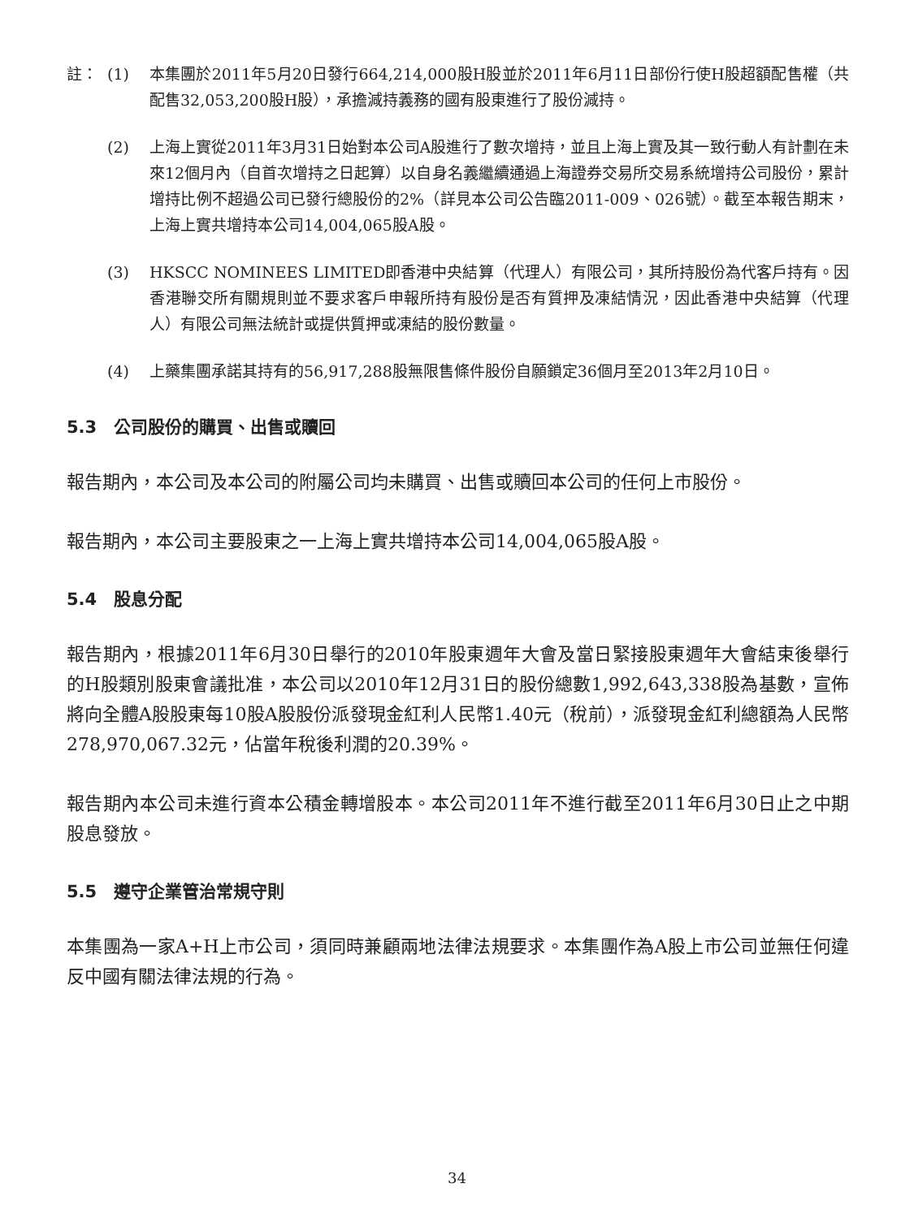註： (1) 本集團於2011年5月20日發行664,214,000股H股並於2011年6月11日部份行使H股超額配售權（共配售32,053,200股H股），承擔減持義務的國有股東進行了股份減持。
(2) 上海上實從2011年3月31日始對本公司A股進行了數次增持，並且上海上實及其一致行動人有計劃在未來12個月內（自首次增持之日起算）以自身名義繼續通過上海證券交易所交易系統增持公司股份，累計增持比例不超過公司已發行總股份的2%（詳見本公司公告臨2011-009、026號）。截至本報告期末，上海上實共增持本公司14,004,065股A股。
(3) HKSCC NOMINEES LIMITED即香港中央結算（代理人）有限公司，其所持股份為代客戶持有。因香港聯交所有關規則並不要求客戶申報所持有股份是否有質押及凍結情況，因此香港中央結算（代理人）有限公司無法統計或提供質押或凍結的股份數量。
(4) 上藥集團承諾其持有的56,917,288股無限售條件股份自願鎖定36個月至2013年2月10日。
5.3　公司股份的購買、出售或贖回
報告期內，本公司及本公司的附屬公司均未購買、出售或贖回本公司的任何上市股份。
報告期內，本公司主要股東之一上海上實共增持本公司14,004,065股A股。
5.4　股息分配
報告期內，根據2011年6月30日舉行的2010年股東週年大會及當日緊接股東週年大會結束後舉行的H股類別股東會議批准，本公司以2010年12月31日的股份總數1,992,643,338股為基數，宣佈將向全體A股股東每10股A股股份派發現金紅利人民幣1.40元（稅前），派發現金紅利總額為人民幣278,970,067.32元，佔當年稅後利潤的20.39%。
報告期內本公司未進行資本公積金轉增股本。本公司2011年不進行截至2011年6月30日止之中期股息發放。
5.5　遵守企業管治常規守則
本集團為一家A+H上市公司，須同時兼顧兩地法律法規要求。本集團作為A股上市公司並無任何違反中國有關法律法規的行為。
34